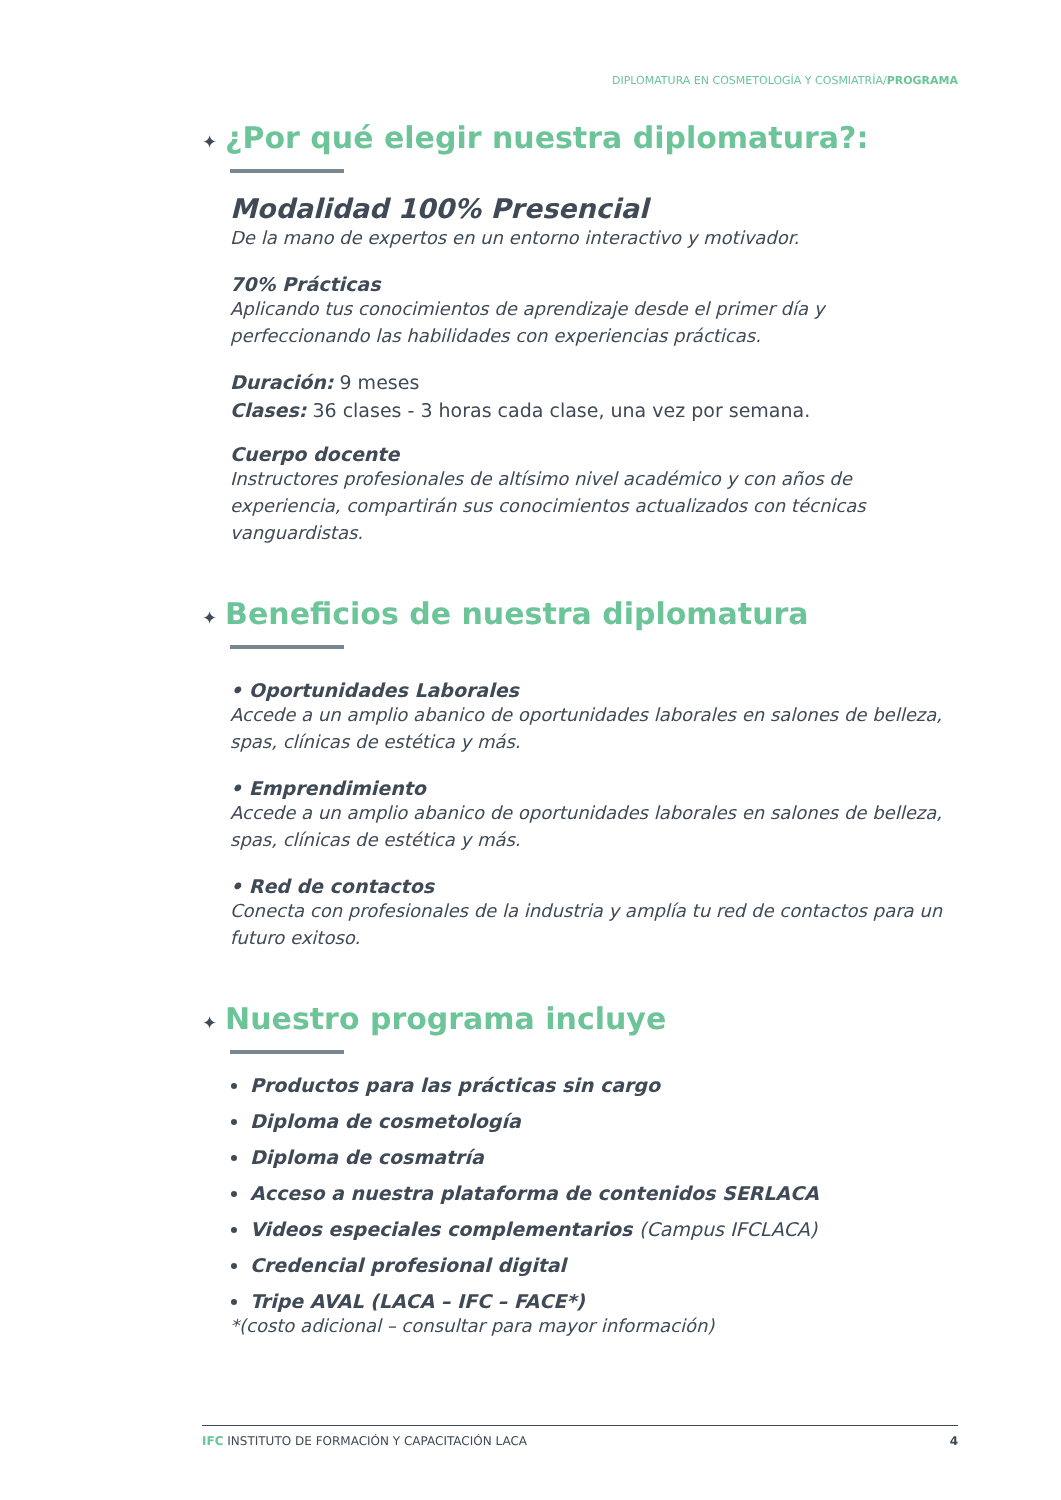DIPLOMATURA EN COSMETOLOGÍA Y COSMIATRÍA/PROGRAMA
✦ ¿Por qué elegir nuestra diplomatura?:
Modalidad 100% Presencial
De la mano de expertos en un entorno interactivo y motivador.
70% Prácticas
Aplicando tus conocimientos de aprendizaje desde el primer día y perfeccionando las habilidades con experiencias prácticas.
Duración: 9 meses
Clases: 36 clases - 3 horas cada clase, una vez por semana.
Cuerpo docente
Instructores profesionales de altísimo nivel académico y con años de experiencia, compartirán sus conocimientos actualizados con técnicas vanguardistas.
✦ Beneficios de nuestra diplomatura
• Oportunidades Laborales
Accede a un amplio abanico de oportunidades laborales en salones de belleza, spas, clínicas de estética y más.
• Emprendimiento
Accede a un amplio abanico de oportunidades laborales en salones de belleza, spas, clínicas de estética y más.
• Red de contactos
Conecta con profesionales de la industria y amplía tu red de contactos para un futuro exitoso.
✦ Nuestro programa incluye
Productos para las prácticas sin cargo
Diploma de cosmetología
Diploma de cosmatría
Acceso a nuestra plataforma de contenidos SERLACA
Videos especiales complementarios (Campus IFCLACA)
Credencial profesional digital
Tripe AVAL (LACA – IFC – FACE*)
*(costo adicional – consultar para mayor información)
IFC INSTITUTO DE FORMACIÓN Y CAPACITACIÓN LACA 4